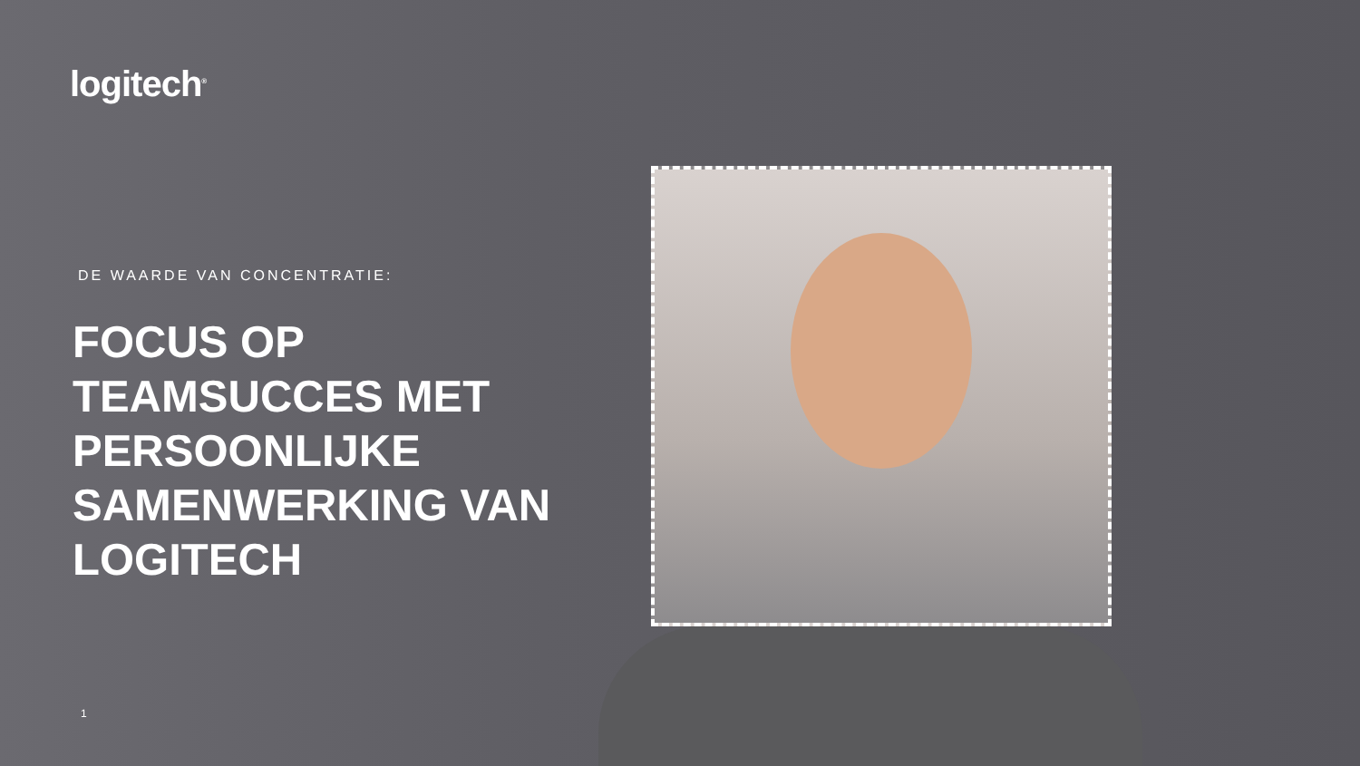logitech<sup>®</sup>
DE WAARDE VAN CONCENTRATIE:
FOCUS OP TEAMSUCCES MET PERSOONLIJKE SAMENWERKING VAN LOGITECH
1